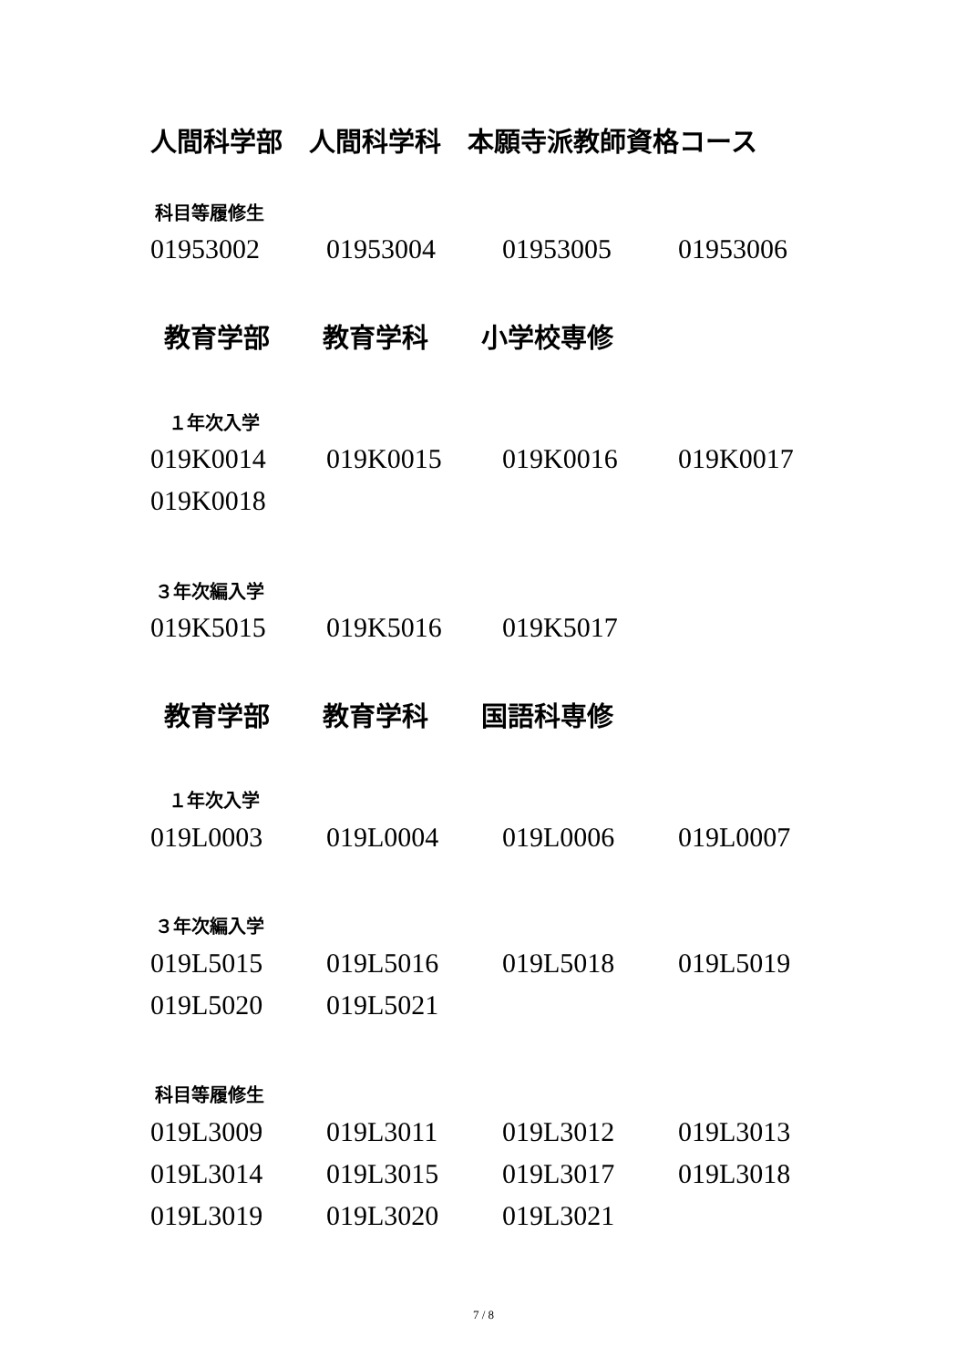人間科学部　人間科学科　本願寺派教師資格コース
科目等履修生
| 01953002 | 01953004 | 01953005 | 01953006 |
教育学部　　教育学科　　小学校専修
１年次入学
| 019K0014 | 019K0015 | 019K0016 | 019K0017 |
| 019K0018 | | | |
３年次編入学
| 019K5015 | 019K5016 | 019K5017 | |
教育学部　　教育学科　　国語科専修
１年次入学
| 019L0003 | 019L0004 | 019L0006 | 019L0007 |
３年次編入学
| 019L5015 | 019L5016 | 019L5018 | 019L5019 |
| 019L5020 | 019L5021 | | |
科目等履修生
| 019L3009 | 019L3011 | 019L3012 | 019L3013 |
| 019L3014 | 019L3015 | 019L3017 | 019L3018 |
| 019L3019 | 019L3020 | 019L3021 | |
7 / 8